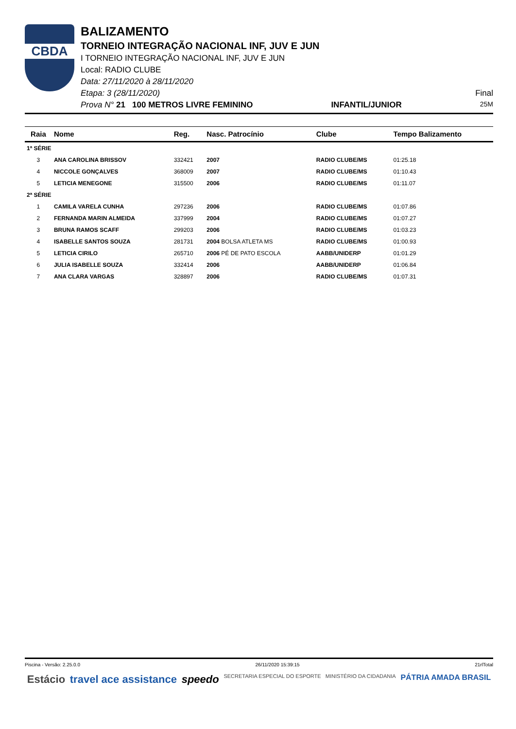CBDA
BALIZAMENTO
TORNEIO INTEGRAÇÃO NACIONAL INF, JUV E JUN
I TORNEIO INTEGRAÇÃO NACIONAL INF, JUV E JUN
Local: RADIO CLUBE
Data: 27/11/2020 à 28/11/2020
Etapa: 3 (28/11/2020) Final
Prova N° 21 100 METROS LIVRE FEMININO INFANTIL/JUNIOR 25M
| Raia | Nome | Reg. | Nasc. Patrocínio | Clube | Tempo Balizamento |
| --- | --- | --- | --- | --- | --- |
| 1ª SÉRIE | | | | | |
| 3 | ANA CAROLINA BRISSOV | 332421 | 2007 | RADIO CLUBE/MS | 01:25.18 |
| 4 | NICCOLE GONÇALVES | 368009 | 2007 | RADIO CLUBE/MS | 01:10.43 |
| 5 | LETICIA MENEGONE | 315500 | 2006 | RADIO CLUBE/MS | 01:11.07 |
| 2ª SÉRIE | | | | | |
| 1 | CAMILA VARELA CUNHA | 297236 | 2006 | RADIO CLUBE/MS | 01:07.86 |
| 2 | FERNANDA MARIN ALMEIDA | 337999 | 2004 | RADIO CLUBE/MS | 01:07.27 |
| 3 | BRUNA RAMOS SCAFF | 299203 | 2006 | RADIO CLUBE/MS | 01:03.23 |
| 4 | ISABELLE SANTOS SOUZA | 281731 | 2004 BOLSA ATLETA MS | RADIO CLUBE/MS | 01:00.93 |
| 5 | LETICIA CIRILO | 265710 | 2006 PÉ DE PATO ESCOLA | AABB/UNIDERP | 01:01.29 |
| 6 | JULIA ISABELLE SOUZA | 332414 | 2006 | AABB/UNIDERP | 01:06.84 |
| 7 | ANA CLARA VARGAS | 328897 | 2006 | RADIO CLUBE/MS | 01:07.31 |
Piscina - Versão: 2.25.0.0 26/11/2020 15:39:15 21rlTotal
Estácio travel ace assistance speedo SECRETARIA ESPECIAL DO ESPORTE MINISTÉRIO DA CIDADANIA PÁTRIA AMADA BRASIL